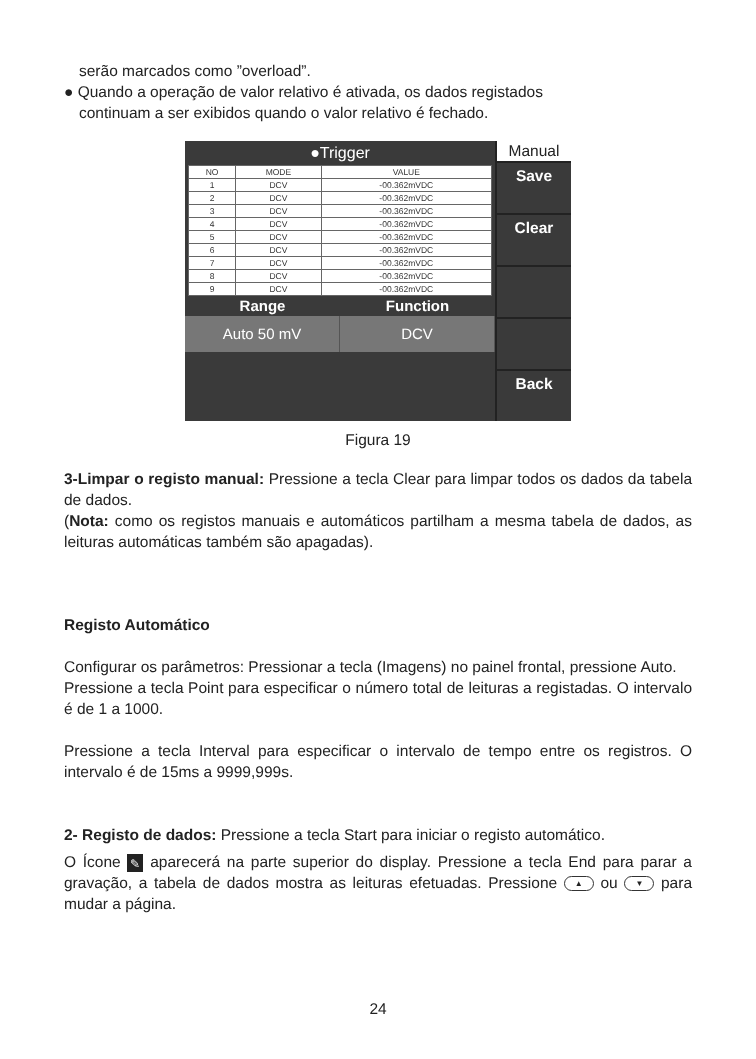serão marcados como ”overload”.
● Quando a operação de valor relativo é ativada, os dados registados
continuam a ser exibidos quando o valor relativo é fechado.
●Trigger
| NO | MODE | VALUE |
| --- | --- | --- |
| 1 | DCV | -00.362mVDC |
| 2 | DCV | -00.362mVDC |
| 3 | DCV | -00.362mVDC |
| 4 | DCV | -00.362mVDC |
| 5 | DCV | -00.362mVDC |
| 6 | DCV | -00.362mVDC |
| 7 | DCV | -00.362mVDC |
| 8 | DCV | -00.362mVDC |
| 9 | DCV | -00.362mVDC |
Range Function
Auto 50 mV DCV
Manual
Save
Clear
Back
Figura 19
3-Limpar o registo manual: Pressione a tecla Clear para limpar todos os dados da tabela de dados.
(Nota: como os registos manuais e automáticos partilham a mesma tabela de dados, as leituras automáticas também são apagadas).
Registo Automático
Configurar os parâmetros: Pressionar a tecla (Imagens) no painel frontal, pressione Auto.
Pressione a tecla Point para especificar o número total de leituras a registadas. O intervalo é de 1 a 1000.
Pressione a tecla Interval para especificar o intervalo de tempo entre os registros. O intervalo é de 15ms a 9999,999s.
2- Registo de dados: Pressione a tecla Start para iniciar o registo automático.
O Ícone ✎ aparecerá na parte superior do display. Pressione a tecla End para parar a gravação, a tabela de dados mostra as leituras efetuadas. Pressione ▲ ou ▼ para mudar a página.
24